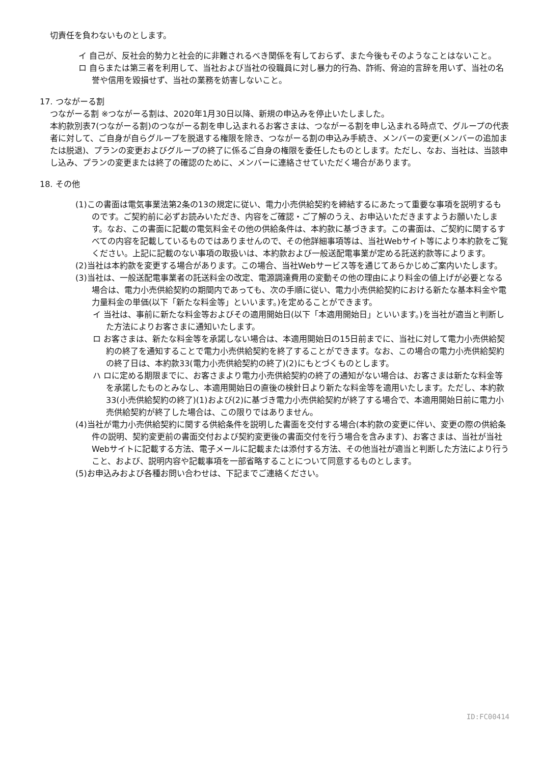切責任を負わないものとします。
イ 自己が、反社会的勢力と社会的に非難されるべき関係を有しておらず、また今後もそのようなことはないこと。
ロ 自らまたは第三者を利用して、当社および当社の役職員に対し暴力的行為、詐術、脅迫的言辞を用いず、当社の名誉や信用を毀損せず、当社の業務を妨害しないこと。
17. つながーる割
つながーる割 ※つながーる割は、2020年1月30日以降、新規の申込みを停止いたしました。
本約款別表7(つながーる割)のつながーる割を申し込まれるお客さまは、つながーる割を申し込まれる時点で、グループの代表者に対して、ご自身が自らグループを脱退する権限を除き、つながーる割の申込み手続き、メンバーの変更(メンバーの追加または脱退)、プランの変更およびグループの終了に係るご自身の権限を委任したものとします。ただし、なお、当社は、当該申し込み、プランの変更または終了の確認のために、メンバーに連絡させていただく場合があります。
18. その他
(1)この書面は電気事業法第2条の13の規定に従い、電力小売供給契約を締結するにあたって重要な事項を説明するものです。ご契約前に必ずお読みいただき、内容をご確認・ご了解のうえ、お申込いただきますようお願いたします。なお、この書面に記載の電気料金その他の供給条件は、本約款に基づきます。この書面は、ご契約に関するすべての内容を記載しているものではありませんので、その他詳細事項等は、当社Webサイト等により本約款をご覧ください。上記に記載のない事項の取扱いは、本約款および一般送配電事業が定める託送約款等によります。
(2)当社は本約款を変更する場合があります。この場合、当社Webサービス等を通じてあらかじめご案内いたします。
(3)当社は、一般送配電事業者の託送料金の改定、電源調達費用の変動その他の理由により料金の値上げが必要となる場合は、電力小売供給契約の期間内であっても、次の手順に従い、電力小売供給契約における新たな基本料金や電力量料金の単価(以下「新たな料金等」といいます。)を定めることができます。
イ 当社は、事前に新たな料金等およびその適用開始日(以下「本適用開始日」といいます。)を当社が適当と判断した方法によりお客さまに通知いたします。
ロ お客さまは、新たな料金等を承諾しない場合は、本適用開始日の15日前までに、当社に対して電力小売供給契約の終了を通知することで電力小売供給契約を終了することができます。なお、この場合の電力小売供給契約の終了日は、本約款33(電力小売供給契約の終了)(2)にもとづくものとします。
ハ ロに定める期限までに、お客さまより電力小売供給契約の終了の通知がない場合は、お客さまは新たな料金等を承諾したものとみなし、本適用開始日の直後の検針日より新たな料金等を適用いたします。ただし、本約款33(小売供給契約の終了)(1)および(2)に基づき電力小売供給契約が終了する場合で、本適用開始日前に電力小売供給契約が終了した場合は、この限りではありません。
(4)当社が電力小売供給契約に関する供給条件を説明した書面を交付する場合(本約款の変更に伴い、変更の際の供給条件の説明、契約変更前の書面交付および契約変更後の書面交付を行う場合を含みます)、お客さまは、当社が当社Webサイトに記載する方法、電子メールに記載または添付する方法、その他当社が適当と判断した方法により行うこと、および、説明内容や記載事項を一部省略することについて同意するものとします。
(5)お申込みおよび各種お問い合わせは、下記までご連絡ください。
ID:FC00414